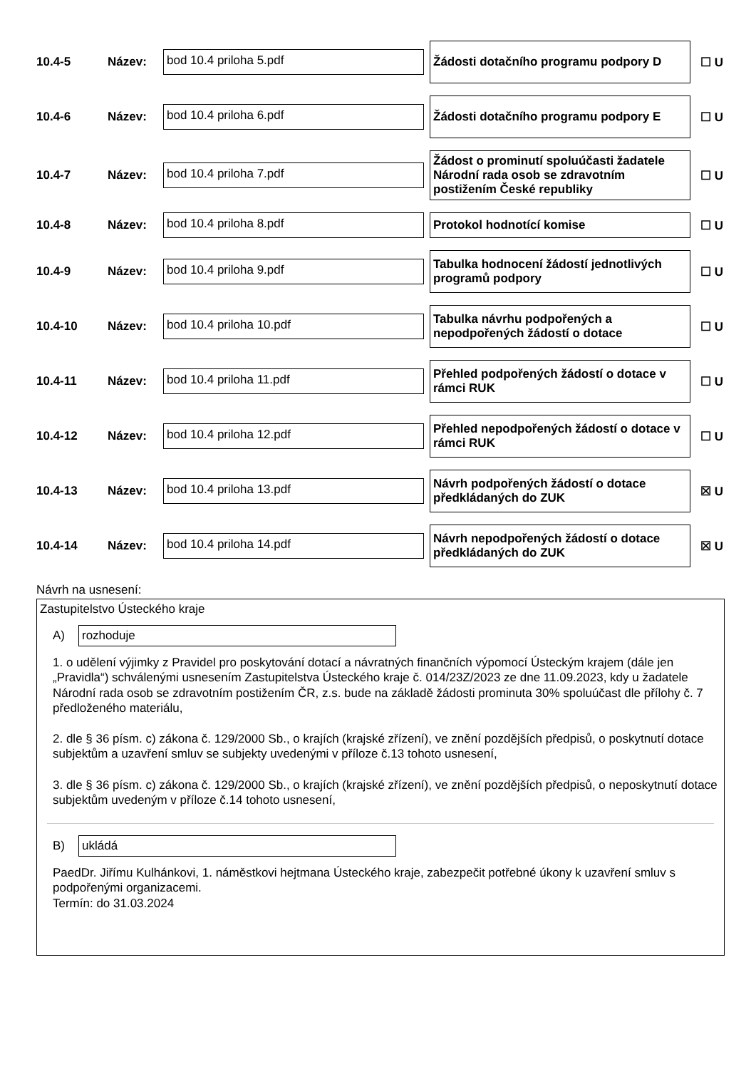10.4-5 Název:
bod 10.4 priloha 5.pdf
Žádosti dotačního programu podpory D
☐ U
10.4-6 Název:
bod 10.4 priloha 6.pdf
Žádosti dotačního programu podpory E
☐ U
10.4-7 Název:
bod 10.4 priloha 7.pdf
Žádost o prominutí spoluúčasti žadatele Národní rada osob se zdravotním postižením České republiky
☐ U
10.4-8 Název:
bod 10.4 priloha 8.pdf
Protokol hodnotící komise
☐ U
10.4-9 Název:
bod 10.4 priloha 9.pdf
Tabulka hodnocení žádostí jednotlivých programů podpory
☐ U
10.4-10 Název:
bod 10.4 priloha 10.pdf
Tabulka návrhu podpořených a nepodpořených žádostí o dotace
☐ U
10.4-11 Název:
bod 10.4 priloha 11.pdf
Přehled podpořených žádostí o dotace v rámci RUK
☐ U
10.4-12 Název:
bod 10.4 priloha 12.pdf
Přehled nepodpořených žádostí o dotace v rámci RUK
☐ U
10.4-13 Název:
bod 10.4 priloha 13.pdf
Návrh podpořených žádostí o dotace předkládaných do ZUK
☒ U
10.4-14 Název:
bod 10.4 priloha 14.pdf
Návrh nepodpořených žádostí o dotace předkládaných do ZUK
☒ U
Návrh na usnesení:
Zastupitelstvo Ústeckého kraje
A)
rozhoduje
1. o udělení výjimky z Pravidel pro poskytování dotací a návratných finančních výpomocí Ústeckým krajem (dále jen „Pravidla“) schválenými usnesením Zastupitelstva Ústeckého kraje č. 014/23Z/2023 ze dne 11.09.2023, kdy u žadatele Národní rada osob se zdravotním postižením ČR, z.s. bude na základě žádosti prominuta 30% spoluúčast dle přílohy č. 7 předloženého materiálu,
2. dle § 36 písm. c) zákona č. 129/2000 Sb., o krajích (krajské zřízení), ve znění pozdějších předpisů, o poskytnutí dotace subjektům a uzavření smluv se subjekty uvedenými v příloze č.13 tohoto usnesení,
3. dle § 36 písm. c) zákona č. 129/2000 Sb., o krajích (krajské zřízení), ve znění pozdějších předpisů, o neposkytnutí dotace subjektům uvedeným v příloze č.14 tohoto usnesení,
B)
ukládá
PaedDr. Jiřímu Kulhánkovi, 1. náměstkovi hejtmana Ústeckého kraje, zabezpečit potřebné úkony k uzavření smluv s podpořenými organizacemi.
Termín: do 31.03.2024